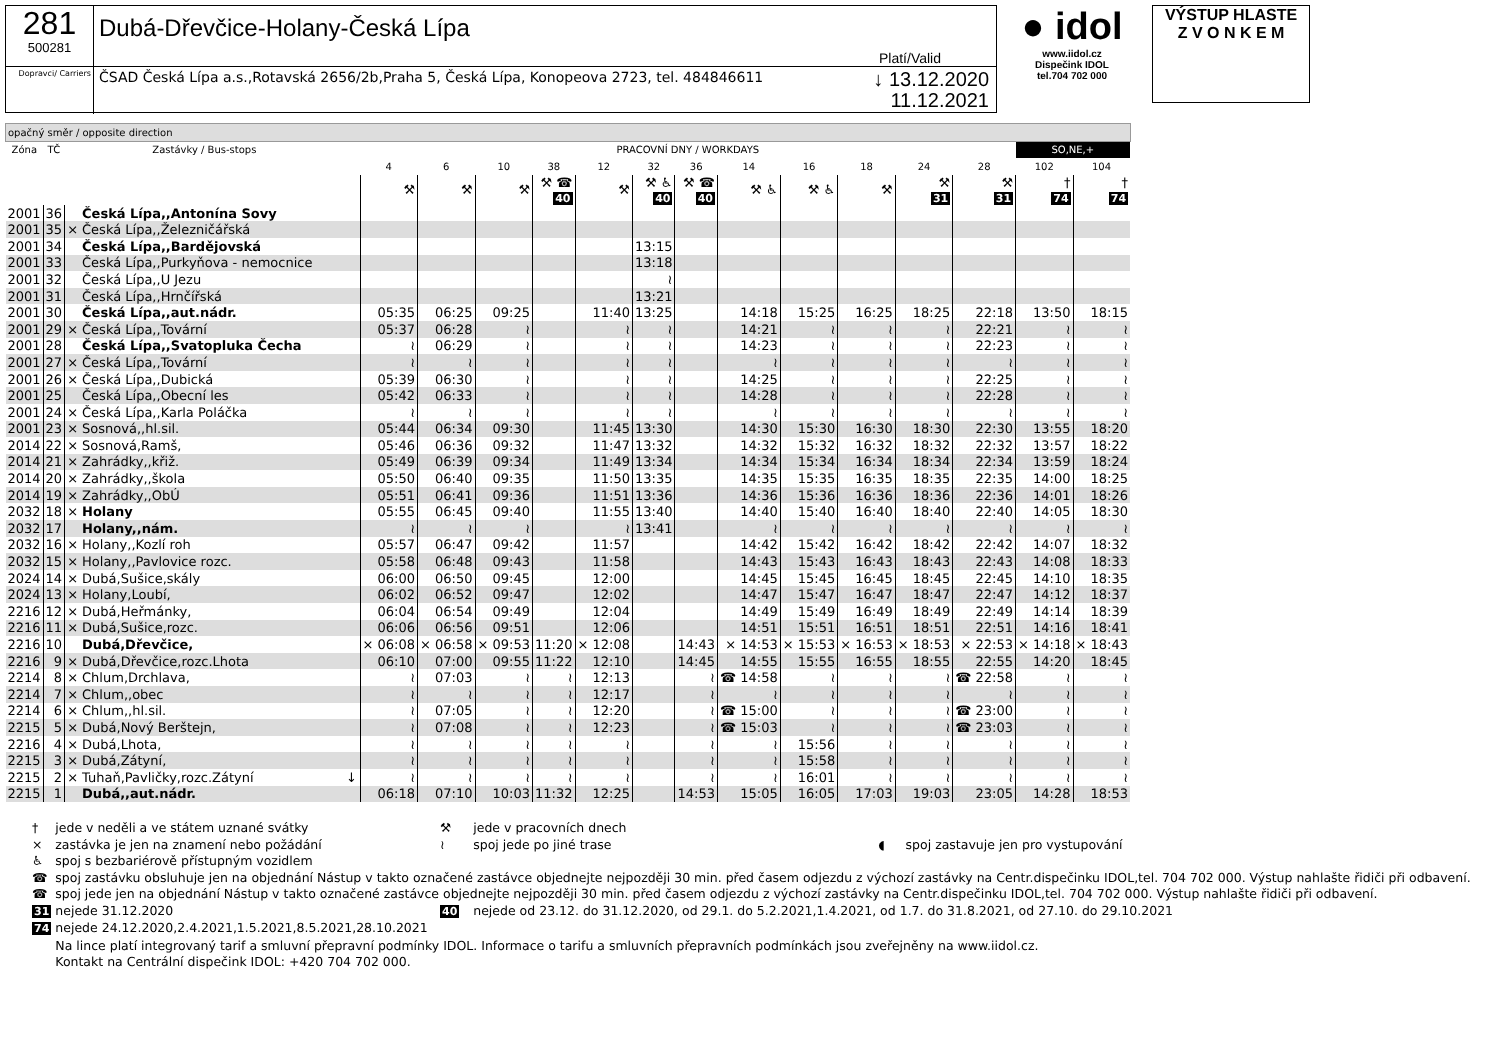281
500281
Dubá-Dřevčice-Holany-Česká Lípa
Platí/Valid
Dopravci/ Carriers
ČSAD Česká Lípa a.s.,Rotavská 2656/2b,Praha 5, Česká Lípa, Konopeova 2723, tel. 484846611 ↓ 13.12.2020
11.12.2021
● idol
www.iidol.cz
Dispečink IDOL
tel.704 702 000
VÝSTUP HLASTE
Z V O N K E M
| opačný směr / opposite direction | | | | | | | | | | | | | | | | | | |
| Zóna | TČ | Zastávky / Bus-stops | | | PRACOVNÍ DNY / WORKDAYS | | | | | | | | | | | | SO,NE,+ | |
| | | | | | 4 | 6 | 10 | 38 | 12 | 32 | 36 | 14 | 16 | 18 | 24 | 28 | 102 | 104 |
| | | | | | ⚒ | ⚒ | ⚒ | ⚒ ☎ 40 | ⚒ | ⚒ ♿ 40 | ⚒ ☎ 40 | ⚒ ♿ | ⚒ ♿ | ⚒ | ⚒ 31 | ⚒ 31 | † 74 | † 74 |
| 2001 | 36 | | Česká Lípa,,Antonína Sovy | | | | | | | | | | | | | | | |
| 2001 | 35 | × | Česká Lípa,,Železničářská | | | | | | | | | | | | | | | |
| 2001 | 34 | | Česká Lípa,,Bardějovská | | | | | | | 13:15 | | | | | | | | |
| 2001 | 33 | | Česká Lípa,,Purkyňova - nemocnice | | | | | | | 13:18 | | | | | | | | |
| 2001 | 32 | | Česká Lípa,,U Jezu | | | | | | | ≀ | | | | | | | | |
| 2001 | 31 | | Česká Lípa,,Hrnčířská | | | | | | | 13:21 | | | | | | | | |
| 2001 | 30 | | Česká Lípa,,aut.nádr. | | 05:35 | 06:25 | 09:25 | | 11:40 | 13:25 | | 14:18 | 15:25 | 16:25 | 18:25 | 22:18 | 13:50 | 18:15 |
| 2001 | 29 | × | Česká Lípa,,Tovární | | 05:37 | 06:28 | ≀ | | ≀ | ≀ | | 14:21 | ≀ | ≀ | ≀ | 22:21 | ≀ | ≀ |
| 2001 | 28 | | Česká Lípa,,Svatopluka Čecha | | ≀ | 06:29 | ≀ | | ≀ | ≀ | | 14:23 | ≀ | ≀ | ≀ | 22:23 | ≀ | ≀ |
| 2001 | 27 | × | Česká Lípa,,Tovární | | ≀ | ≀ | ≀ | | ≀ | ≀ | | ≀ | ≀ | ≀ | ≀ | ≀ | ≀ | ≀ |
| 2001 | 26 | × | Česká Lípa,,Dubická | | 05:39 | 06:30 | ≀ | | ≀ | ≀ | | 14:25 | ≀ | ≀ | ≀ | 22:25 | ≀ | ≀ |
| 2001 | 25 | | Česká Lípa,,Obecní les | | 05:42 | 06:33 | ≀ | | ≀ | ≀ | | 14:28 | ≀ | ≀ | ≀ | 22:28 | ≀ | ≀ |
| 2001 | 24 | × | Česká Lípa,,Karla Poláčka | | ≀ | ≀ | ≀ | | ≀ | ≀ | | ≀ | ≀ | ≀ | ≀ | ≀ | ≀ | ≀ |
| 2001 | 23 | × | Sosnová,,hl.sil. | | 05:44 | 06:34 | 09:30 | | 11:45 | 13:30 | | 14:30 | 15:30 | 16:30 | 18:30 | 22:30 | 13:55 | 18:20 |
| 2014 | 22 | × | Sosnová,Ramš, | | 05:46 | 06:36 | 09:32 | | 11:47 | 13:32 | | 14:32 | 15:32 | 16:32 | 18:32 | 22:32 | 13:57 | 18:22 |
| 2014 | 21 | × | Zahrádky,,křiž. | | 05:49 | 06:39 | 09:34 | | 11:49 | 13:34 | | 14:34 | 15:34 | 16:34 | 18:34 | 22:34 | 13:59 | 18:24 |
| 2014 | 20 | × | Zahrádky,,škola | | 05:50 | 06:40 | 09:35 | | 11:50 | 13:35 | | 14:35 | 15:35 | 16:35 | 18:35 | 22:35 | 14:00 | 18:25 |
| 2014 | 19 | × | Zahrádky,,ObÚ | | 05:51 | 06:41 | 09:36 | | 11:51 | 13:36 | | 14:36 | 15:36 | 16:36 | 18:36 | 22:36 | 14:01 | 18:26 |
| 2032 | 18 | × | Holany | | 05:55 | 06:45 | 09:40 | | 11:55 | 13:40 | | 14:40 | 15:40 | 16:40 | 18:40 | 22:40 | 14:05 | 18:30 |
| 2032 | 17 | | Holany,,nám. | | ≀ | ≀ | ≀ | | ≀ | 13:41 | | ≀ | ≀ | ≀ | ≀ | ≀ | ≀ | ≀ |
| 2032 | 16 | × | Holany,,Kozlí roh | | 05:57 | 06:47 | 09:42 | | 11:57 | | | 14:42 | 15:42 | 16:42 | 18:42 | 22:42 | 14:07 | 18:32 |
| 2032 | 15 | × | Holany,,Pavlovice rozc. | | 05:58 | 06:48 | 09:43 | | 11:58 | | | 14:43 | 15:43 | 16:43 | 18:43 | 22:43 | 14:08 | 18:33 |
| 2024 | 14 | × | Dubá,Sušice,skály | | 06:00 | 06:50 | 09:45 | | 12:00 | | | 14:45 | 15:45 | 16:45 | 18:45 | 22:45 | 14:10 | 18:35 |
| 2024 | 13 | × | Holany,Loubí, | | 06:02 | 06:52 | 09:47 | | 12:02 | | | 14:47 | 15:47 | 16:47 | 18:47 | 22:47 | 14:12 | 18:37 |
| 2216 | 12 | × | Dubá,Heřmánky, | | 06:04 | 06:54 | 09:49 | | 12:04 | | | 14:49 | 15:49 | 16:49 | 18:49 | 22:49 | 14:14 | 18:39 |
| 2216 | 11 | × | Dubá,Sušice,rozc. | | 06:06 | 06:56 | 09:51 | | 12:06 | | | 14:51 | 15:51 | 16:51 | 18:51 | 22:51 | 14:16 | 18:41 |
| 2216 | 10 | | Dubá,Dřevčice, | | × 06:08 | × 06:58 | × 09:53 | 11:20 | × 12:08 | | 14:43 | × 14:53 | × 15:53 | × 16:53 | × 18:53 | × 22:53 | × 14:18 | × 18:43 |
| 2216 | 9 | × | Dubá,Dřevčice,rozc.Lhota | | 06:10 | 07:00 | 09:55 | 11:22 | 12:10 | | 14:45 | 14:55 | 15:55 | 16:55 | 18:55 | 22:55 | 14:20 | 18:45 |
| 2214 | 8 | × | Chlum,Drchlava, | | ≀ | 07:03 | ≀ | ≀ | 12:13 | | ≀ | ☎ 14:58 | ≀ | ≀ | ≀ | ☎ 22:58 | ≀ | ≀ |
| 2214 | 7 | × | Chlum,,obec | | ≀ | ≀ | ≀ | ≀ | 12:17 | | ≀ | ≀ | ≀ | ≀ | ≀ | ≀ | ≀ | ≀ |
| 2214 | 6 | × | Chlum,,hl.sil. | | ≀ | 07:05 | ≀ | ≀ | 12:20 | | ≀ | ☎ 15:00 | ≀ | ≀ | ≀ | ☎ 23:00 | ≀ | ≀ |
| 2215 | 5 | × | Dubá,Nový Berštejn, | | ≀ | 07:08 | ≀ | ≀ | 12:23 | | ≀ | ☎ 15:03 | ≀ | ≀ | ≀ | ☎ 23:03 | ≀ | ≀ |
| 2216 | 4 | × | Dubá,Lhota, | | ≀ | ≀ | ≀ | ≀ | ≀ | | ≀ | ≀ | 15:56 | ≀ | ≀ | ≀ | ≀ | ≀ |
| 2215 | 3 | × | Dubá,Zátyní, | | ≀ | ≀ | ≀ | ≀ | ≀ | | ≀ | ≀ | 15:58 | ≀ | ≀ | ≀ | ≀ | ≀ |
| 2215 | 2 | × | Tuhaň,Pavličky,rozc.Zátyní | ↓ | ≀ | ≀ | ≀ | ≀ | ≀ | | ≀ | ≀ | 16:01 | ≀ | ≀ | ≀ | ≀ | ≀ |
| 2215 | 1 | | Dubá,,aut.nádr. | | 06:18 | 07:10 | 10:03 | 11:32 | 12:25 | | 14:53 | 15:05 | 16:05 | 17:03 | 19:03 | 23:05 | 14:28 | 18:53 |
| † | jede v neděli a ve státem uznané svátky | ⚒ | jede v pracovních dnech | | |
| × | zastávka je jen na znamení nebo požádání | ≀ | spoj jede po jiné trase | ◖ | spoj zastavuje jen pro vystupování |
| ♿ | spoj s bezbariérově přístupným vozidlem | | | | |
| ☎ | spoj zastávku obsluhuje jen na objednání Nástup v takto označené zastávce objednejte nejpozději 30 min. před časem odjezdu z výchozí zastávky na Centr.dispečinku IDOL,tel. 704 702 000. Výstup nahlašte řidiči při odbavení. | | | | |
| ☎ | spoj jede jen na objednání Nástup v takto označené zastávce objednejte nejpozději 30 min. před časem odjezdu z výchozí zastávky na Centr.dispečinku IDOL,tel. 704 702 000. Výstup nahlašte řidiči při odbavení. | | | | |
| 31 | nejede 31.12.2020 | 40 | nejede od 23.12. do 31.12.2020, od 29.1. do 5.2.2021,1.4.2021, od 1.7. do 31.8.2021, od 27.10. do 29.10.2021 | | |
| 74 | nejede 24.12.2020,2.4.2021,1.5.2021,8.5.2021,28.10.2021 | | | | |
| | Na lince platí integrovaný tarif a smluvní přepravní podmínky IDOL. Informace o tarifu a smluvních přepravních podmínkách jsou zveřejněny na www.iidol.cz. Kontakt na Centrální dispečink IDOL: +420 704 702 000. | | | | |